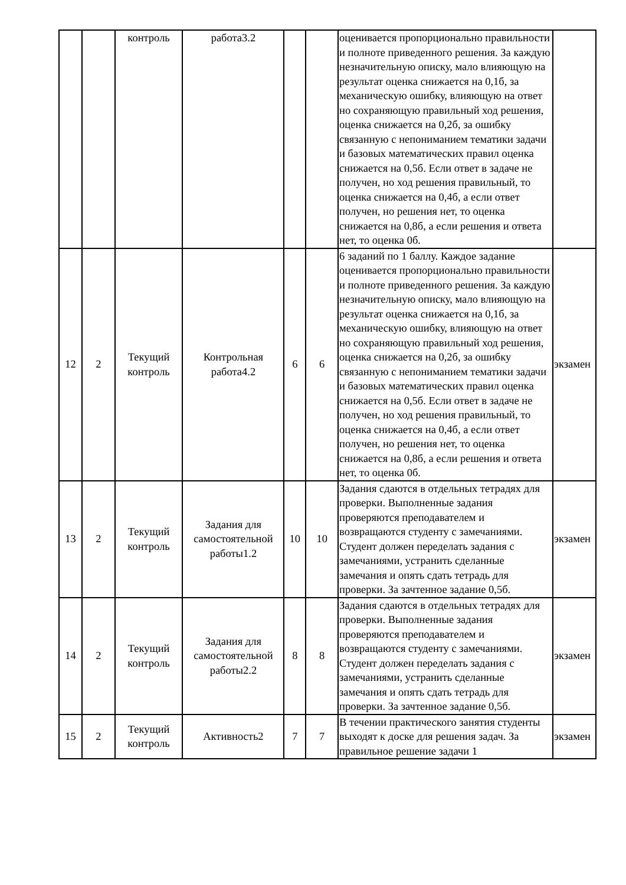| | | контроль | работа3.2 | | | оценивается пропорционально правильности и полноте приведенного решения. За каждую незначительную описку, мало влияющую на результат оценка снижается на 0,1б, за механическую ошибку, влияющую на ответ но сохраняющую правильный ход решения, оценка снижается на 0,2б, за ошибку связанную с непониманием тематики задачи и базовых математических правил оценка снижается на 0,5б. Если ответ в задаче не получен, но ход решения правильный, то оценка снижается на 0,4б, а если ответ получен, но решения нет, то оценка снижается на 0,8б, а если решения и ответа нет, то оценка 0б. | |
| 12 | 2 | Текущий контроль | Контрольная работа4.2 | 6 | 6 | 6 заданий по 1 баллу. Каждое задание оценивается пропорционально правильности и полноте приведенного решения. За каждую незначительную описку, мало влияющую на результат оценка снижается на 0,1б, за механическую ошибку, влияющую на ответ но сохраняющую правильный ход решения, оценка снижается на 0,2б, за ошибку связанную с непониманием тематики задачи и базовых математических правил оценка снижается на 0,5б. Если ответ в задаче не получен, но ход решения правильный, то оценка снижается на 0,4б, а если ответ получен, но решения нет, то оценка снижается на 0,8б, а если решения и ответа нет, то оценка 0б. | экзамен |
| 13 | 2 | Текущий контроль | Задания для самостоятельной работы1.2 | 10 | 10 | Задания сдаются в отдельных тетрадях для проверки. Выполненные задания проверяются преподавателем и возвращаются студенту с замечаниями. Студент должен переделать задания с замечаниями, устранить сделанные замечания и опять сдать тетрадь для проверки. За зачтенное задание 0,5б. | экзамен |
| 14 | 2 | Текущий контроль | Задания для самостоятельной работы2.2 | 8 | 8 | Задания сдаются в отдельных тетрадях для проверки. Выполненные задания проверяются преподавателем и возвращаются студенту с замечаниями. Студент должен переделать задания с замечаниями, устранить сделанные замечания и опять сдать тетрадь для проверки. За зачтенное задание 0,5б. | экзамен |
| 15 | 2 | Текущий контроль | Активность2 | 7 | 7 | В течении практического занятия студенты выходят к доске для решения задач. За правильное решение задачи 1 | экзамен |